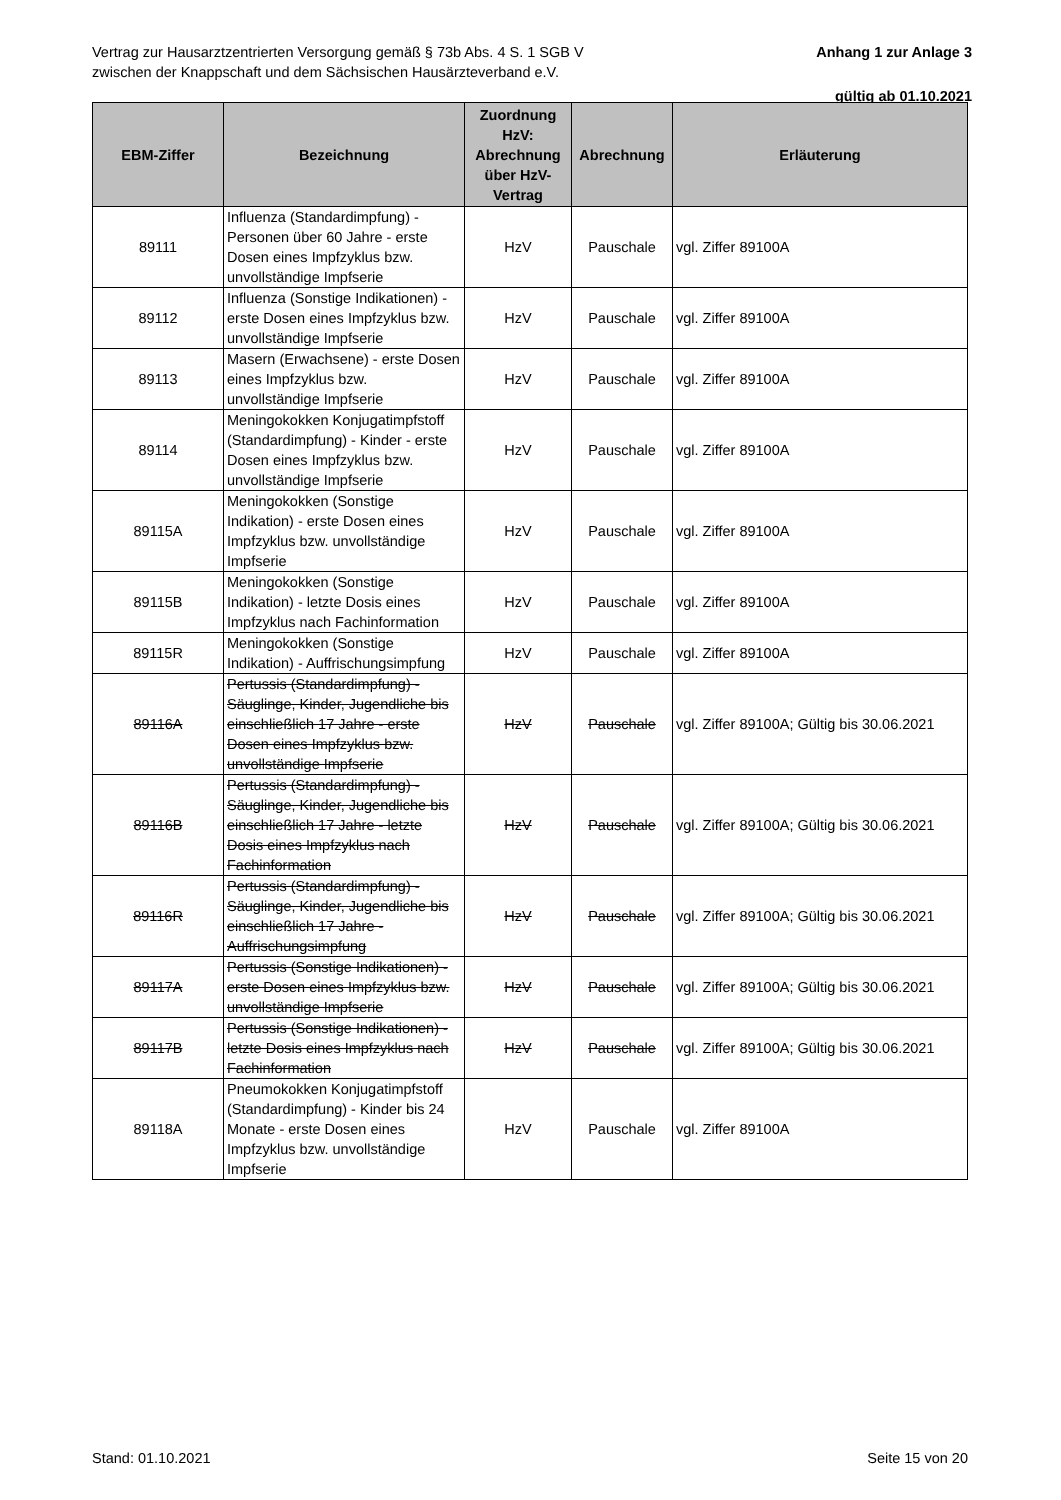Vertrag zur Hausarztzentrierten Versorgung gemäß § 73b Abs. 4 S. 1 SGB V
zwischen der Knappschaft und dem Sächsischen Hausärzteverband e.V.
Anhang 1 zur Anlage 3
gültig ab 01.10.2021
| EBM-Ziffer | Bezeichnung | Zuordnung HzV: Abrechnung über HzV-Vertrag | Abrechnung | Erläuterung |
| --- | --- | --- | --- | --- |
| 89111 | Influenza (Standardimpfung) - Personen über 60 Jahre - erste Dosen eines Impfzyklus bzw. unvollständige Impfserie | HzV | Pauschale | vgl. Ziffer 89100A |
| 89112 | Influenza (Sonstige Indikationen) - erste Dosen eines Impfzyklus bzw. unvollständige Impfserie | HzV | Pauschale | vgl. Ziffer 89100A |
| 89113 | Masern (Erwachsene) - erste Dosen eines Impfzyklus bzw. unvollständige Impfserie | HzV | Pauschale | vgl. Ziffer 89100A |
| 89114 | Meningokokken Konjugatimpfstoff (Standardimpfung) - Kinder - erste Dosen eines Impfzyklus bzw. unvollständige Impfserie | HzV | Pauschale | vgl. Ziffer 89100A |
| 89115A | Meningokokken (Sonstige Indikation) - erste Dosen eines Impfzyklus bzw. unvollständige Impfserie | HzV | Pauschale | vgl. Ziffer 89100A |
| 89115B | Meningokokken (Sonstige Indikation) - letzte Dosis eines Impfzyklus nach Fachinformation | HzV | Pauschale | vgl. Ziffer 89100A |
| 89115R | Meningokokken (Sonstige Indikation) - Auffrischungsimpfung | HzV | Pauschale | vgl. Ziffer 89100A |
| 89116A | Pertussis (Standardimpfung) - Säuglinge, Kinder, Jugendliche bis einschließlich 17 Jahre - erste Dosen eines Impfzyklus bzw. unvollständige Impfserie | HzV | Pauschale | vgl. Ziffer 89100A; Gültig bis 30.06.2021 |
| 89116B | Pertussis (Standardimpfung) - Säuglinge, Kinder, Jugendliche bis einschließlich 17 Jahre - letzte Dosis eines Impfzyklus nach Fachinformation | HzV | Pauschale | vgl. Ziffer 89100A; Gültig bis 30.06.2021 |
| 89116R | Pertussis (Standardimpfung) - Säuglinge, Kinder, Jugendliche bis einschließlich 17 Jahre - Auffrischungsimpfung | HzV | Pauschale | vgl. Ziffer 89100A; Gültig bis 30.06.2021 |
| 89117A | Pertussis (Sonstige Indikationen) - erste Dosen eines Impfzyklus bzw. unvollständige Impfserie | HzV | Pauschale | vgl. Ziffer 89100A; Gültig bis 30.06.2021 |
| 89117B | Pertussis (Sonstige Indikationen) - letzte Dosis eines Impfzyklus nach Fachinformation | HzV | Pauschale | vgl. Ziffer 89100A; Gültig bis 30.06.2021 |
| 89118A | Pneumokokken Konjugatimpfstoff (Standardimpfung) - Kinder bis 24 Monate - erste Dosen eines Impfzyklus bzw. unvollständige Impfserie | HzV | Pauschale | vgl. Ziffer 89100A |
Stand: 01.10.2021 Seite 15 von 20